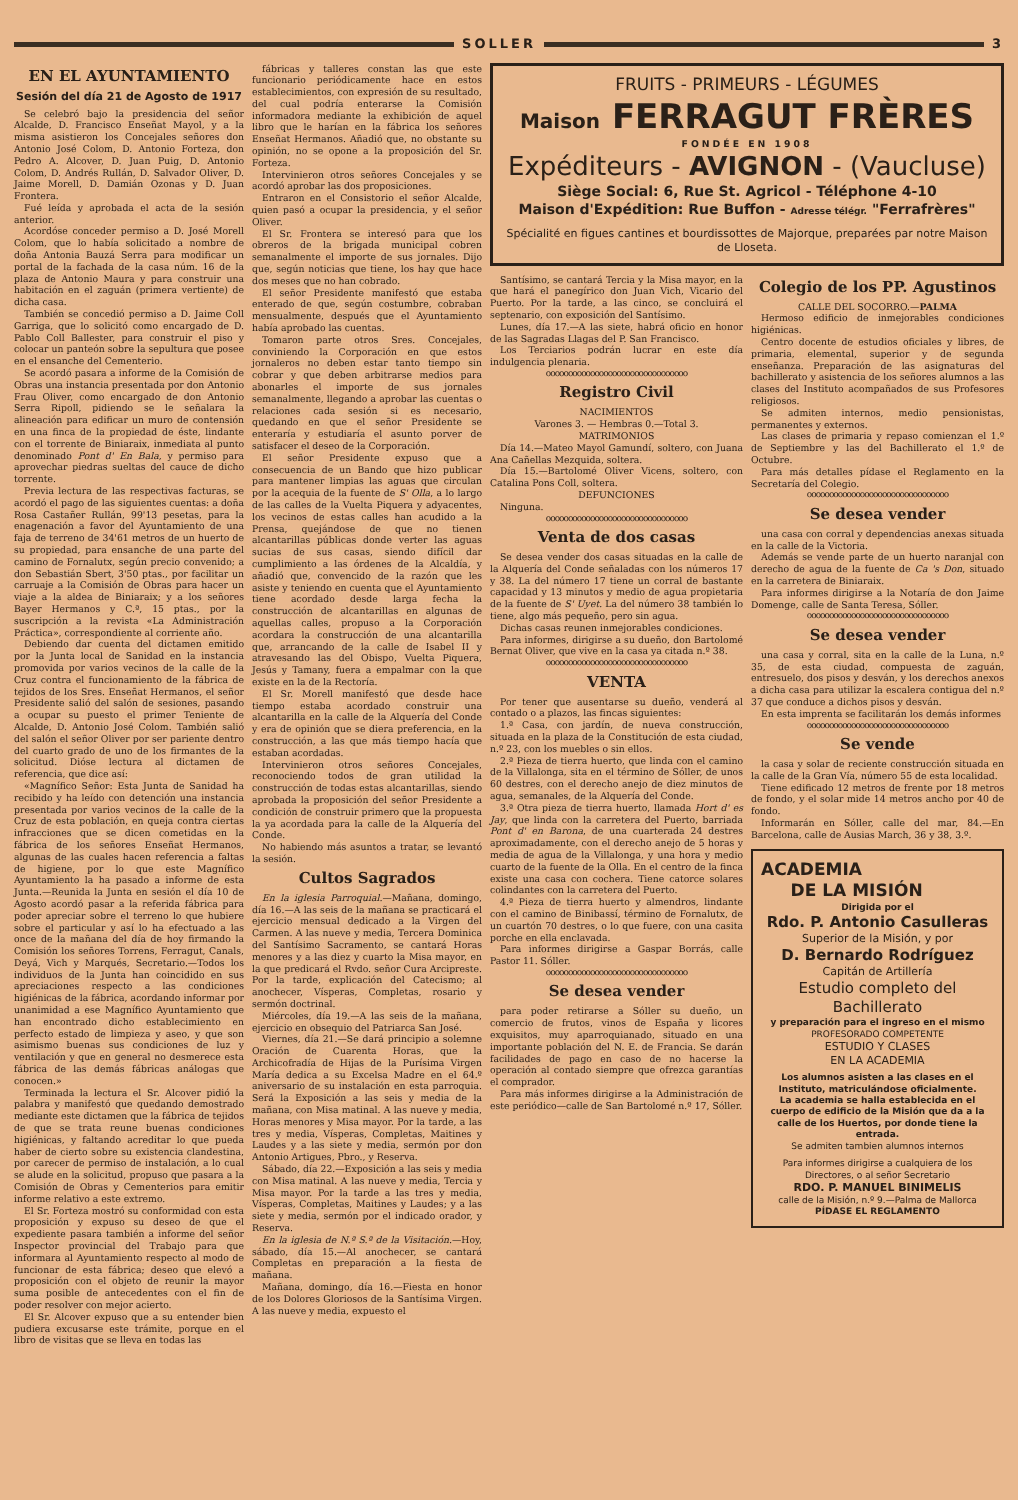SOLLER 3
EN EL AYUNTAMIENTO
Sesión del día 21 de Agosto de 1917
Se celebró bajo la presidencia del señor Alcalde, D. Francisco Enseñat Mayol, y a la misma asistieron los Concejales señores don Antonio José Colom, D. Antonio Forteza, don Pedro A. Alcover, D. Juan Puig, D. Antonio Colom, D. Andrés Rullán, D. Salvador Oliver, D. Jaime Morell, D. Damián Ozonas y D. Juan Frontera.
Fué leída y aprobada el acta de la sesión anterior.
Acordóse conceder permiso a D. José Morell Colom, que lo había solicitado a nombre de doña Antonia Bauzá Serra para modificar un portal de la fachada de la casa núm. 16 de la plaza de Antonio Maura y para construir una habitación en el zaguán (primera vertiente) de dicha casa.
También se concedió permiso a D. Jaime Coll Garriga, que lo solicitó como encargado de D. Pablo Coll Ballester, para construir el piso y colocar un panteón sobre la sepultura que posee en el ensanche del Cementerio.
Se acordó pasara a informe de la Comisión de Obras una instancia presentada por don Antonio Frau Oliver, como encargado de don Antonio Serra Ripoll, pidiendo se le señalara la alineación para edificar un muro de contensión en una finca de la propiedad de éste, lindante con el torrente de Biniaraix, inmediata al punto denominado Pont d' En Bala, y permiso para aprovechar piedras sueltas del cauce de dicho torrente.
Previa lectura de las respectivas facturas, se acordó el pago de las siguientes cuentas: a doña Rosa Castañer Rullán, 99'13 pesetas, para la enagenación a favor del Ayuntamiento de una faja de terreno de 34'61 metros de un huerto de su propiedad, para ensanche de una parte del camino de Fornalutx, según precio convenido; a don Sebastián Sbert, 3'50 ptas., por facilitar un carruaje a la Comisión de Obras para hacer un viaje a la aldea de Biniaraix; y a los señores Bayer Hermanos y C.ª, 15 ptas., por la suscripción a la revista «La Administración Práctica», correspondiente al corriente año.
Debiendo dar cuenta del dictamen emitido por la Junta local de Sanidad en la instancia promovida por varios vecinos de la calle de la Cruz contra el funcionamiento de la fábrica de tejidos de los Sres. Enseñat Hermanos, el señor Presidente salió del salón de sesiones, pasando a ocupar su puesto el primer Teniente de Alcalde, D. Antonio José Colom. También salió del salón el señor Oliver por ser pariente dentro del cuarto grado de uno de los firmantes de la solicitud. Dióse lectura al dictamen de referencia, que dice así:
«Magnífico Señor: Esta Junta de Sanidad ha recibido y ha leído con detención una instancia presentada por varios vecinos de la calle de la Cruz de esta población, en queja contra ciertas infracciones que se dicen cometidas en la fábrica de los señores Enseñat Hermanos, algunas de las cuales hacen referencia a faltas de higiene, por lo que este Magnífico Ayuntamiento la ha pasado a informe de esta Junta.—Reunida la Junta en sesión el día 10 de Agosto acordó pasar a la referida fábrica para poder apreciar sobre el terreno lo que hubiere sobre el particular y así lo ha efectuado a las once de la mañana del día de hoy firmando la Comisión los señores Torrens, Ferragut, Canals, Deyá, Vich y Marqués, Secretario.—Todos los individuos de la Junta han coincidido en sus apreciaciones respecto a las condiciones higiénicas de la fábrica, acordando informar por unanimidad a ese Magnífico Ayuntamiento que han encontrado dicho establecimiento en perfecto estado de limpieza y aseo, y que son asimismo buenas sus condiciones de luz y ventilación y que en general no desmerece esta fábrica de las demás fábricas análogas que conocen.»
Terminada la lectura el Sr. Alcover pidió la palabra y manifestó que quedando demostrado mediante este dictamen que la fábrica de tejidos de que se trata reune buenas condiciones higiénicas, y faltando acreditar lo que pueda haber de cierto sobre su existencia clandestina, por carecer de permiso de instalación, a lo cual se alude en la solicitud, propuso que pasara a la Comisión de Obras y Cementerios para emitir informe relativo a este extremo.
El Sr. Forteza mostró su conformidad con esta proposición y expuso su deseo de que el expediente pasara también a informe del señor Inspector provincial del Trabajo para que informara al Ayuntamiento respecto al modo de funcionar de esta fábrica; deseo que elevó a proposición con el objeto de reunir la mayor suma posible de antecedentes con el fin de poder resolver con mejor acierto.
El Sr. Alcover expuso que a su entender bien pudiera excusarse este trámite, porque en el libro de visitas que se lleva en todas las
fábricas y talleres constan las que este funcionario periódicamente hace en estos establecimientos, con expresión de su resultado, del cual podría enterarse la Comisión informadora mediante la exhibición de aquel libro que le harían en la fábrica los señores Enseñat Hermanos. Añadió que, no obstante su opinión, no se opone a la proposición del Sr. Forteza.
Intervinieron otros señores Concejales y se acordó aprobar las dos proposiciones.
Entraron en el Consistorio el señor Alcalde, quien pasó a ocupar la presidencia, y el señor Oliver.
El Sr. Frontera se interesó para que los obreros de la brigada municipal cobren semanalmente el importe de sus jornales. Dijo que, según noticias que tiene, los hay que hace dos meses que no han cobrado.
El señor Presidente manifestó que estaba enterado de que, según costumbre, cobraban mensualmente, después que el Ayuntamiento había aprobado las cuentas.
Tomaron parte otros Sres. Concejales, conviniendo la Corporación en que estos jornaleros no deben estar tanto tiempo sin cobrar y que deben arbitrarse medios para abonarles el importe de sus jornales semanalmente, llegando a aprobar las cuentas o relaciones cada sesión si es necesario, quedando en que el señor Presidente se enteraría y estudiaría el asunto porver de satisfacer el deseo de la Corporación.
El señor Presidente expuso que a consecuencia de un Bando que hizo publicar para mantener limpias las aguas que circulan por la acequia de la fuente de S' Olla, a lo largo de las calles de la Vuelta Piquera y adyacentes, los vecinos de estas calles han acudido a la Prensa, quejándose de que no tienen alcantarillas públicas donde verter las aguas sucias de sus casas, siendo difícil dar cumplimiento a las órdenes de la Alcaldía, y añadió que, convencido de la razón que les asiste y teniendo en cuenta que el Ayuntamiento tiene acordado desde larga fecha la construcción de alcantarillas en algunas de aquellas calles, propuso a la Corporación acordara la construcción de una alcantarilla que, arrancando de la calle de Isabel II y atravesando las del Obispo, Vuelta Piquera, Jesús y Tamany, fuera a empalmar con la que existe en la de la Rectoría.
El Sr. Morell manifestó que desde hace tiempo estaba acordado construir una alcantarilla en la calle de la Alquería del Conde y era de opinión que se diera preferencia, en la construcción, a las que más tiempo hacía que estaban acordadas.
Intervinieron otros señores Concejales, reconociendo todos de gran utilidad la construcción de todas estas alcantarillas, siendo aprobada la proposición del señor Presidente a condición de construir primero que la propuesta la ya acordada para la calle de la Alquería del Conde.
No habiendo más asuntos a tratar, se levantó la sesión.
Cultos Sagrados
En la iglesia Parroquial.—Mañana, domingo, día 16.—A las seis de la mañana se practicará el ejercicio mensual dedicado a la Virgen del Carmen. A las nueve y media, Tercera Dominica del Santísimo Sacramento, se cantará Horas menores y a las diez y cuarto la Misa mayor, en la que predicará el Rvdo. señor Cura Arcipreste. Por la tarde, explicación del Catecismo; al anochecer, Vísperas, Completas, rosario y sermón doctrinal.
Miércoles, día 19.—A las seis de la mañana, ejercicio en obsequio del Patriarca San José.
Viernes, día 21.—Se dará principio a solemne Oración de Cuarenta Horas, que la Archicofradía de Hijas de la Purísima Virgen María dedica a su Excelsa Madre en el 64.º aniversario de su instalación en esta parroquia. Será la Exposición a las seis y media de la mañana, con Misa matinal. A las nueve y media, Horas menores y Misa mayor. Por la tarde, a las tres y media, Vísperas, Completas, Maitines y Laudes y a las siete y media, sermón por don Antonio Artigues, Pbro., y Reserva.
Sábado, día 22.—Exposición a las seis y media con Misa matinal. A las nueve y media, Tercia y Misa mayor. Por la tarde a las tres y media, Vísperas, Completas, Maitines y Laudes; y a las siete y media, sermón por el indicado orador, y Reserva.
En la iglesia de N.ª S.ª de la Visitación.—Hoy, sábado, día 15.—Al anochecer, se cantará Completas en preparación a la fiesta de mañana.
Mañana, domingo, día 16.—Fiesta en honor de los Dolores Gloriosos de la Santísima Virgen. A las nueve y media, expuesto el
FRUITS - PRIMEURS - LÉGUMES
Maison FERRAGUT FRÈRES
FONDÉE EN 1908
Expéditeurs - AVIGNON - (Vaucluse)
Siège Social: 6, Rue St. Agricol - Téléphone 4-10
Maison d'Expédition: Rue Buffon - Adresse télégr. "Ferrafrères"
Spécialité en figues cantines et bourdissottes de Majorque, preparées par notre Maison de Lloseta.
Santísimo, se cantará Tercia y la Misa mayor, en la que hará el panegírico don Juan Vich, Vicario del Puerto. Por la tarde, a las cinco, se concluirá el septenario, con exposición del Santísimo.
Lunes, día 17.—A las siete, habrá oficio en honor de las Sagradas Llagas del P. San Francisco.
Los Terciarios podrán lucrar en este día indulgencia plenaria.
oooooooooooooooooooooooooooooooo
Registro Civil
NACIMIENTOS
Varones 3. — Hembras 0.—Total 3.
MATRIMONIOS
Día 14.—Mateo Mayol Gamundí, soltero, con Juana Ana Cañellas Mezquida, soltera.
Día 15.—Bartolomé Oliver Vicens, soltero, con Catalina Pons Coll, soltera.
DEFUNCIONES
Ninguna.
oooooooooooooooooooooooooooooooo
Venta de dos casas
Se desea vender dos casas situadas en la calle de la Alquería del Conde señaladas con los números 17 y 38. La del número 17 tiene un corral de bastante capacidad y 13 minutos y medio de agua propietaria de la fuente de S' Uyet. La del número 38 también lo tiene, algo más pequeño, pero sin agua.
Dichas casas reunen inmejorables condiciones.
Para informes, dirigirse a su dueño, don Bartolomé Bernat Oliver, que vive en la casa ya citada n.º 38.
oooooooooooooooooooooooooooooooo
VENTA
Por tener que ausentarse su dueño, venderá al contado o a plazos, las fincas siguientes:
1.ª Casa, con jardín, de nueva construcción, situada en la plaza de la Constitución de esta ciudad, n.º 23, con los muebles o sin ellos.
2.ª Pieza de tierra huerto, que linda con el camino de la Villalonga, sita en el término de Sóller, de unos 60 destres, con el derecho anejo de diez minutos de agua, semanales, de la Alquería del Conde.
3.ª Otra pieza de tierra huerto, llamada Hort d' es Jay, que linda con la carretera del Puerto, barriada Pont d' en Barona, de una cuarterada 24 destres aproximadamente, con el derecho anejo de 5 horas y media de agua de la Villalonga, y una hora y medio cuarto de la fuente de la Olla. En el centro de la finca existe una casa con cochera. Tiene catorce solares colindantes con la carretera del Puerto.
4.ª Pieza de tierra huerto y almendros, lindante con el camino de Binibassí, término de Fornalutx, de un cuartón 70 destres, o lo que fuere, con una casita porche en ella enclavada.
Para informes dirigirse a Gaspar Borrás, calle Pastor 11. Sóller.
oooooooooooooooooooooooooooooooo
Se desea vender
para poder retirarse a Sóller su dueño, un comercio de frutos, vinos de España y licores exquisitos, muy aparroquianado, situado en una importante población del N. E. de Francia. Se darán facilidades de pago en caso de no hacerse la operación al contado siempre que ofrezca garantías el comprador.
Para más informes dirigirse a la Administración de este periódico—calle de San Bartolomé n.º 17, Sóller.
Colegio de los PP. Agustinos
CALLE DEL SOCORRO.—PALMA
Hermoso edificio de inmejorables condiciones higiénicas.
Centro docente de estudios oficiales y libres, de primaria, elemental, superior y de segunda enseñanza. Preparación de las asignaturas del bachillerato y asistencia de los señores alumnos a las clases del Instituto acompañados de sus Profesores religiosos.
Se admiten internos, medio pensionistas, permanentes y externos.
Las clases de primaria y repaso comienzan el 1.º de Septiembre y las del Bachillerato el 1.º de Octubre.
Para más detalles pídase el Reglamento en la Secretaría del Colegio.
oooooooooooooooooooooooooooooooo
Se desea vender
una casa con corral y dependencias anexas situada en la calle de la Victoria.
Además se vende parte de un huerto naranjal con derecho de agua de la fuente de Ca 's Don, situado en la carretera de Biniaraix.
Para informes dirigirse a la Notaría de don Jaime Domenge, calle de Santa Teresa, Sóller.
oooooooooooooooooooooooooooooooo
Se desea vender
una casa y corral, sita en la calle de la Luna, n.º 35, de esta ciudad, compuesta de zaguán, entresuelo, dos pisos y desván, y los derechos anexos a dicha casa para utilizar la escalera contigua del n.º 37 que conduce a dichos pisos y desván.
En esta imprenta se facilitarán los demás informes
oooooooooooooooooooooooooooooooo
Se vende
la casa y solar de reciente construcción situada en la calle de la Gran Vía, número 55 de esta localidad.
Tiene edificado 12 metros de frente por 18 metros de fondo, y el solar mide 14 metros ancho por 40 de fondo.
Informarán en Sóller, calle del mar, 84.—En Barcelona, calle de Ausias March, 36 y 38, 3.º.
ACADEMIA
DE LA MISIÓN
Dirigida por el
Rdo. P. Antonio Casulleras
Superior de la Misión, y por
D. Bernardo Rodríguez
Capitán de Artillería
Estudio completo del Bachillerato
y preparación para el ingreso en el mismo
PROFESORADO COMPETENTE
ESTUDIO Y CLASES
EN LA ACADEMIA
Los alumnos asisten a las clases en el Instituto, matriculándose oficialmente.
La academia se halla establecida en el cuerpo de edificio de la Misión que da a la calle de los Huertos, por donde tiene la entrada.
Se admiten tambien alumnos internos
Para informes dirigirse a cualquiera de los Directores, o al señor Secretario
RDO. P. MANUEL BINIMELIS
calle de la Misión, n.º 9.—Palma de Mallorca
PÍDASE EL REGLAMENTO